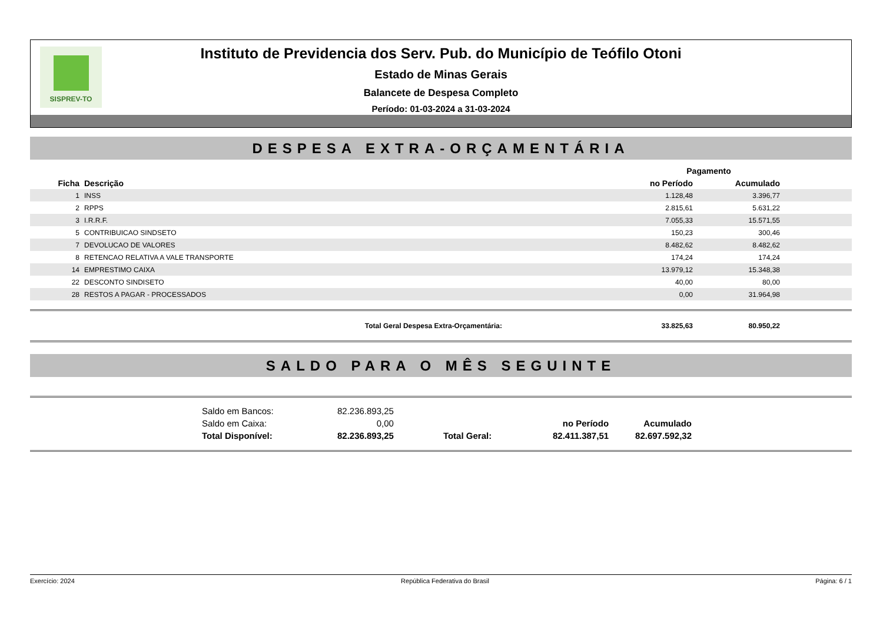SISPREV-TO
Instituto de Previdencia dos Serv. Pub. do Município de Teófilo Otoni
Estado de Minas Gerais
Balancete de Despesa Completo
Período: 01-03-2024 a 31-03-2024
DESPESA EXTRA-ORÇAMENTÁRIA
| | | | Pagamento | | |
| --- | --- | --- | --- | --- | --- |
| Ficha | Descrição | | no Período | Acumulado | |
| 1 | INSS | | 1.128,48 | 3.396,77 | |
| 2 | RPPS | | 2.815,61 | 5.631,22 | |
| 3 | I.R.R.F. | | 7.055,33 | 15.571,55 | |
| 5 | CONTRIBUICAO SINDSETO | | 150,23 | 300,46 | |
| 7 | DEVOLUCAO DE VALORES | | 8.482,62 | 8.482,62 | |
| 8 | RETENCAO RELATIVA A VALE TRANSPORTE | | 174,24 | 174,24 | |
| 14 | EMPRESTIMO CAIXA | | 13.979,12 | 15.348,38 | |
| 22 | DESCONTO SINDISETO | | 40,00 | 80,00 | |
| 28 | RESTOS A PAGAR - PROCESSADOS | | 0,00 | 31.964,98 | |
| Total Geral Despesa Extra-Orçamentária: | | | 33.825,63 | 80.950,22 | |
SALDO PARA O MÊS SEGUINTE
| | Saldo em Bancos: | 82.236.893,25 | | | | |
| | Saldo em Caixa: | 0,00 | | no Período | Acumulado | |
| | Total Disponível: | 82.236.893,25 | Total Geral: | 82.411.387,51 | 82.697.592,32 | |
Exercício: 2024 República Federativa do Brasil Página: 6 / 1